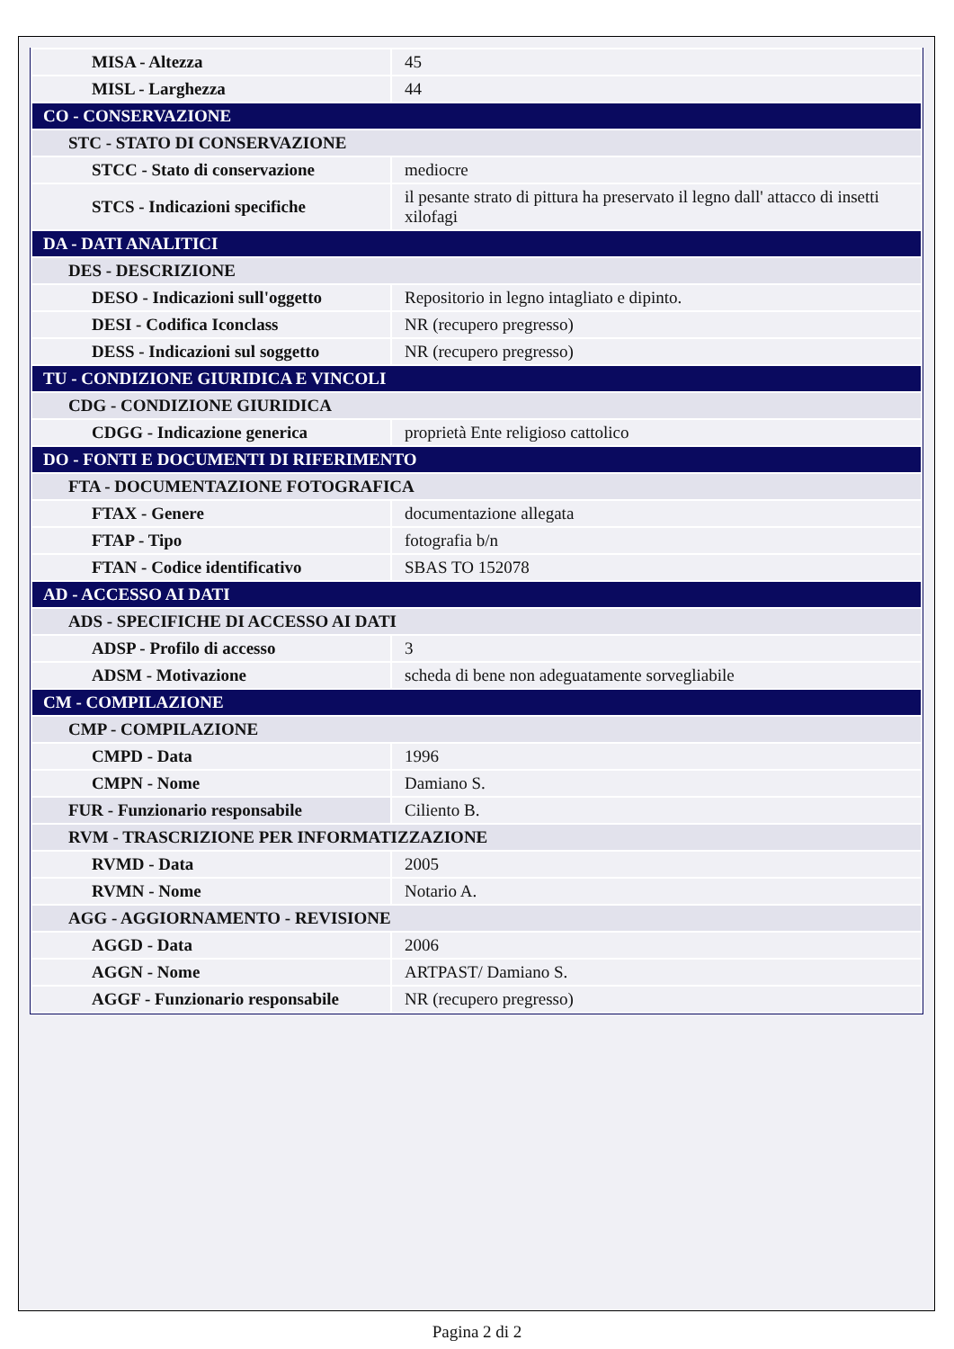| MISA - Altezza | 45 |
| MISL - Larghezza | 44 |
| CO - CONSERVAZIONE | |
| STC - STATO DI CONSERVAZIONE | |
| STCC - Stato di conservazione | mediocre |
| STCS - Indicazioni specifiche | il pesante strato di pittura ha preservato il legno dall' attacco di insetti xilofagi |
| DA - DATI ANALITICI | |
| DES - DESCRIZIONE | |
| DESO - Indicazioni sull'oggetto | Repositorio in legno intagliato e dipinto. |
| DESI - Codifica Iconclass | NR (recupero pregresso) |
| DESS - Indicazioni sul soggetto | NR (recupero pregresso) |
| TU - CONDIZIONE GIURIDICA E VINCOLI | |
| CDG - CONDIZIONE GIURIDICA | |
| CDGG - Indicazione generica | proprietà Ente religioso cattolico |
| DO - FONTI E DOCUMENTI DI RIFERIMENTO | |
| FTA - DOCUMENTAZIONE FOTOGRAFICA | |
| FTAX - Genere | documentazione allegata |
| FTAP - Tipo | fotografia b/n |
| FTAN - Codice identificativo | SBAS TO 152078 |
| AD - ACCESSO AI DATI | |
| ADS - SPECIFICHE DI ACCESSO AI DATI | |
| ADSP - Profilo di accesso | 3 |
| ADSM - Motivazione | scheda di bene non adeguatamente sorvegliabile |
| CM - COMPILAZIONE | |
| CMP - COMPILAZIONE | |
| CMPD - Data | 1996 |
| CMPN - Nome | Damiano S. |
| FUR - Funzionario responsabile | Ciliento B. |
| RVM - TRASCRIZIONE PER INFORMATIZZAZIONE | |
| RVMD - Data | 2005 |
| RVMN - Nome | Notario A. |
| AGG - AGGIORNAMENTO - REVISIONE | |
| AGGD - Data | 2006 |
| AGGN - Nome | ARTPAST/ Damiano S. |
| AGGF - Funzionario responsabile | NR (recupero pregresso) |
Pagina 2 di 2